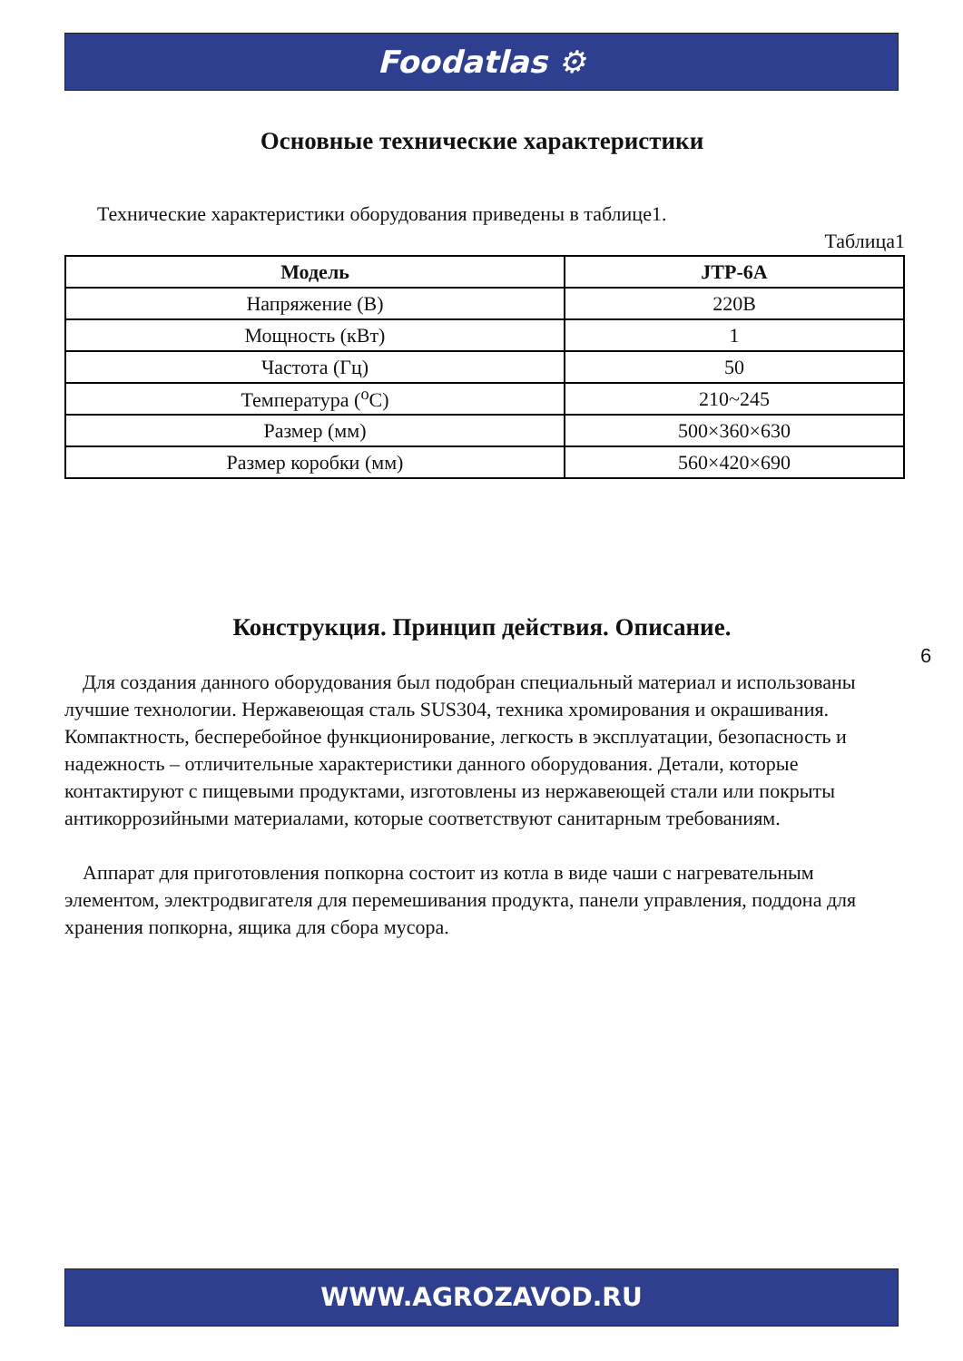Foodatlas ⚙
Основные технические характеристики
Технические характеристики оборудования приведены в таблице1.
Таблица1
| Модель | JTP-6A |
| --- | --- |
| Напряжение (В) | 220В |
| Мощность (кВт) | 1 |
| Частота (Гц) | 50 |
| Температура (<sup>о</sup>С) | 210~245 |
| Размер (мм) | 500×360×630 |
| Размер коробки (мм) | 560×420×690 |
Конструкция. Принцип действия. Описание.
Для создания данного оборудования был подобран специальный материал и использованы лучшие технологии. Нержавеющая сталь SUS304, техника хромирования и окрашивания. Компактность, бесперебойное функционирование, легкость в эксплуатации, безопасность и надежность – отличительные характеристики данного оборудования. Детали, которые контактируют с пищевыми продуктами, изготовлены из нержавеющей стали или покрыты антикоррозийными материалами, которые соответствуют санитарным требованиям.
Аппарат для приготовления попкорна состоит из котла в виде чаши с нагревательным элементом, электродвигателя для перемешивания продукта, панели управления, поддона для хранения попкорна, ящика для сбора мусора.
6
WWW.AGROZAVOD.RU